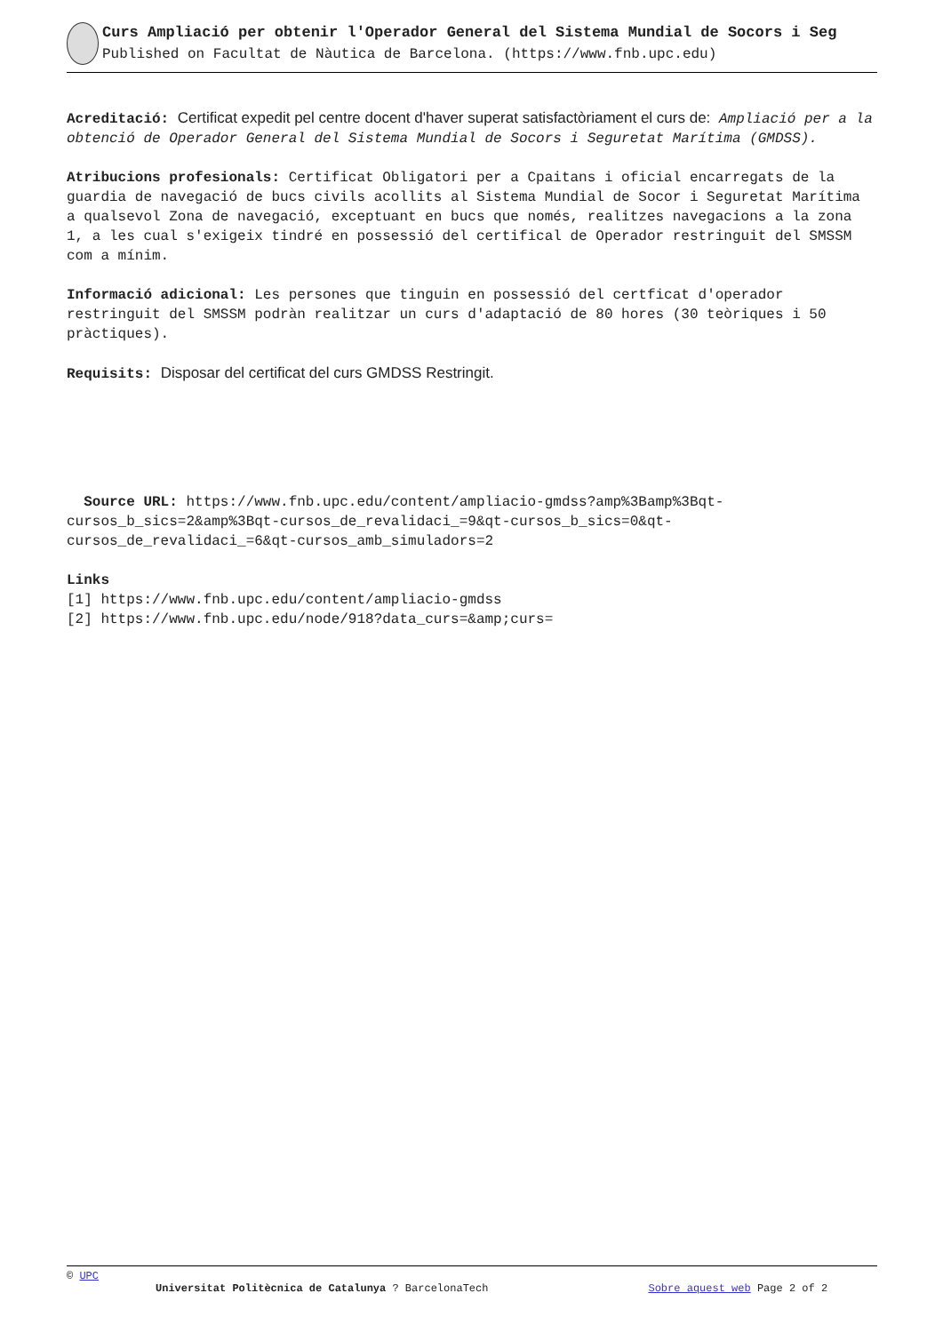Curs Ampliació per obtenir l'Operador General del Sistema Mundial de Socors i Seg
Published on Facultat de Nàutica de Barcelona. (https://www.fnb.upc.edu)
Acreditació: Certificat expedit pel centre docent d'haver superat satisfactòriament el curs de: Ampliació per a la obtenció de Operador General del Sistema Mundial de Socors i Seguretat Marítima (GMDSS).
Atribucions profesionals: Certificat Obligatori per a Cpaitans i oficial encarregats de la guardia de navegació de bucs civils acollits al Sistema Mundial de Socor i Seguretat Marítima a qualsevol Zona de navegació, exceptuant en bucs que només, realitzes navegacions a la zona 1, a les cual s'exigeix tindré en possessió del certifical de Operador restringuit del SMSSM com a mínim.
Informació adicional: Les persones que tinguin en possessió del certficat d'operador restringuit del SMSSM podràn realitzar un curs d'adaptació de 80 hores (30 teòriques i 50 pràctiques).
Requisits: Disposar del certificat del curs GMDSS Restringit.
Source URL: https://www.fnb.upc.edu/content/ampliacio-gmdss?amp%3Bamp%3Bqt-cursos_b_sics=2&amp%3Bqt-cursos_de_revalidaci_=9&qt-cursos_b_sics=0&qt-cursos_de_revalidaci_=6&qt-cursos_amb_simuladors=2
Links
[1] https://www.fnb.upc.edu/content/ampliacio-gmdss
[2] https://www.fnb.upc.edu/node/918?data_curs=&amp;curs=
© UPC
Universitat Politècnica de Catalunya ? BarcelonaTech Sobre aquest web Page 2 of 2